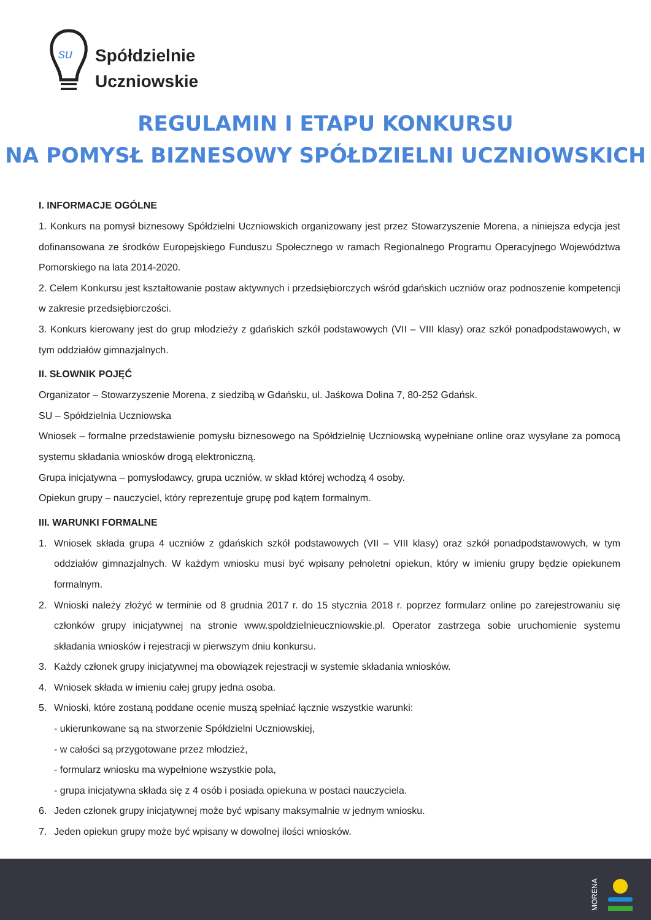su
Spółdzielnie
Uczniowskie
REGULAMIN I ETAPU KONKURSU
NA POMYSŁ BIZNESOWY SPÓŁDZIELNI UCZNIOWSKICH
I. INFORMACJE OGÓLNE
1. Konkurs na pomysł biznesowy Spółdzielni Uczniowskich organizowany jest przez Stowarzyszenie Morena, a niniejsza edycja jest dofinansowana ze środków Europejskiego Funduszu Społecznego w ramach Regionalnego Programu Operacyjnego Województwa Pomorskiego na lata 2014-2020.
2. Celem Konkursu jest kształtowanie postaw aktywnych i przedsiębiorczych wśród gdańskich uczniów oraz podnoszenie kompetencji w zakresie przedsiębiorczości.
3. Konkurs kierowany jest do grup młodzieży z gdańskich szkół podstawowych (VII – VIII klasy) oraz szkół ponadpodstawowych, w tym oddziałów gimnazjalnych.
II. SŁOWNIK POJĘĆ
Organizator – Stowarzyszenie Morena, z siedzibą w Gdańsku, ul. Jaśkowa Dolina 7, 80-252 Gdańsk.
SU – Spółdzielnia Uczniowska
Wniosek – formalne przedstawienie pomysłu biznesowego na Spółdzielnię Uczniowską wypełniane online oraz wysyłane za pomocą systemu składania wniosków drogą elektroniczną.
Grupa inicjatywna – pomysłodawcy, grupa uczniów, w skład której wchodzą 4 osoby.
Opiekun grupy – nauczyciel, który reprezentuje grupę pod kątem formalnym.
III. WARUNKI FORMALNE
1. Wniosek składa grupa 4 uczniów z gdańskich szkół podstawowych (VII – VIII klasy) oraz szkół ponadpodstawowych, w tym oddziałów gimnazjalnych. W każdym wniosku musi być wpisany pełnoletni opiekun, który w imieniu grupy będzie opiekunem formalnym.
2. Wnioski należy złożyć w terminie od 8 grudnia 2017 r. do 15 stycznia 2018 r. poprzez formularz online po zarejestrowaniu się członków grupy inicjatywnej na stronie www.spoldzielnieuczniowskie.pl. Operator zastrzega sobie uruchomienie systemu składania wniosków i rejestracji w pierwszym dniu konkursu.
3. Każdy członek grupy inicjatywnej ma obowiązek rejestracji w systemie składania wniosków.
4. Wniosek składa w imieniu całej grupy jedna osoba.
5. Wnioski, które zostaną poddane ocenie muszą spełniać łącznie wszystkie warunki:
- ukierunkowane są na stworzenie Spółdzielni Uczniowskiej,
- w całości są przygotowane przez młodzież,
- formularz wniosku ma wypełnione wszystkie pola,
- grupa inicjatywna składa się z 4 osób i posiada opiekuna w postaci nauczyciela.
6. Jeden członek grupy inicjatywnej może być wpisany maksymalnie w jednym wniosku.
7. Jeden opiekun grupy może być wpisany w dowolnej ilości wniosków.
MORENA